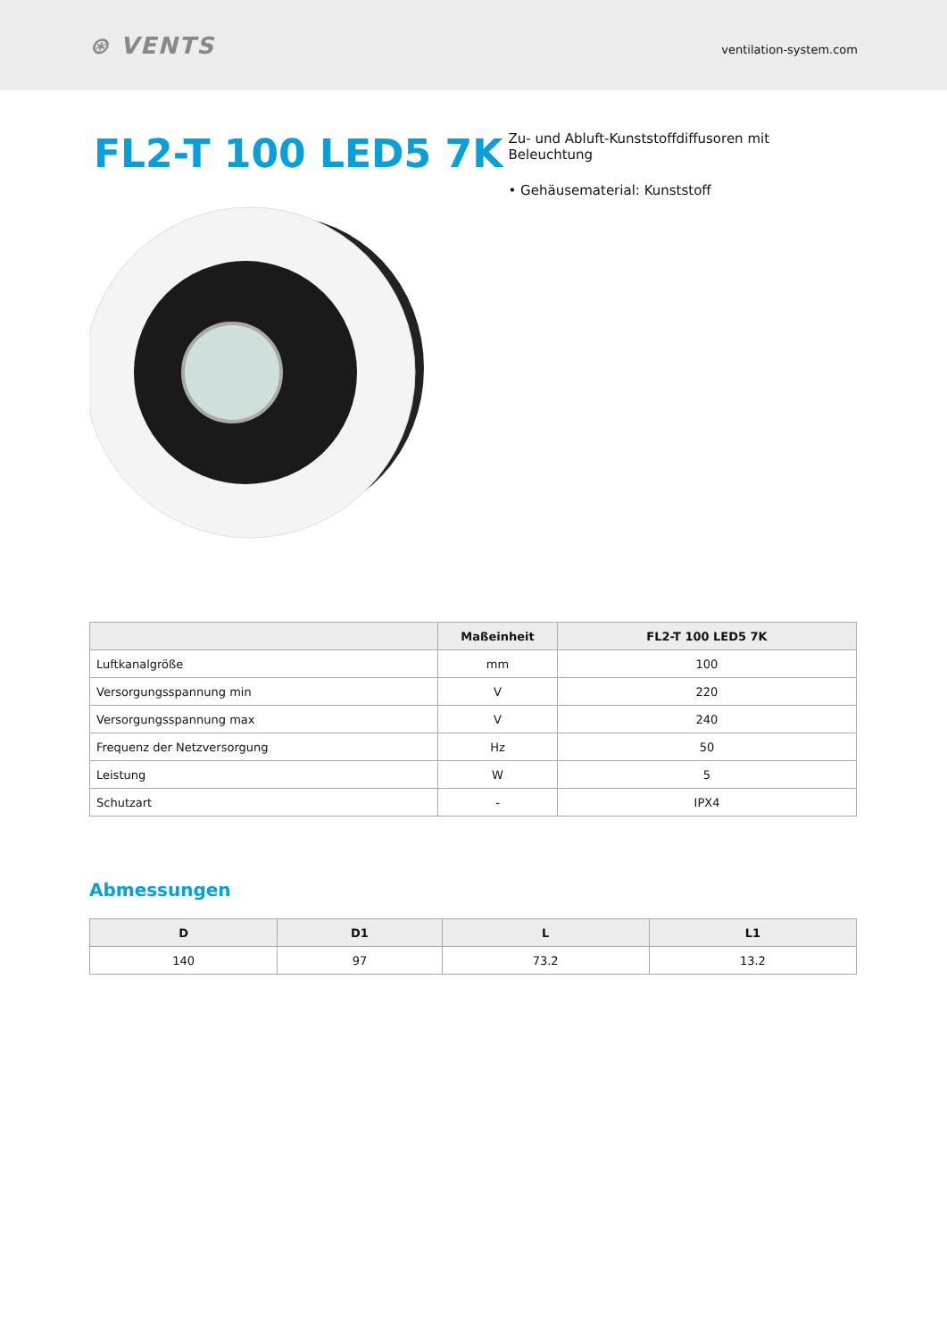⊛ VENTS
ventilation-system.com
FL2-T 100 LED5 7K
Zu- und Abluft-Kunststoffdiffusoren mit Beleuchtung
• Gehäusematerial: Kunststoff
| | Maßeinheit | FL2-T 100 LED5 7K |
| --- | --- | --- |
| Luftkanalgröße | mm | 100 |
| Versorgungsspannung min | V | 220 |
| Versorgungsspannung max | V | 240 |
| Frequenz der Netzversorgung | Hz | 50 |
| Leistung | W | 5 |
| Schutzart | - | IPX4 |
Abmessungen
| D | D1 | L | L1 |
| --- | --- | --- | --- |
| 140 | 97 | 73.2 | 13.2 |